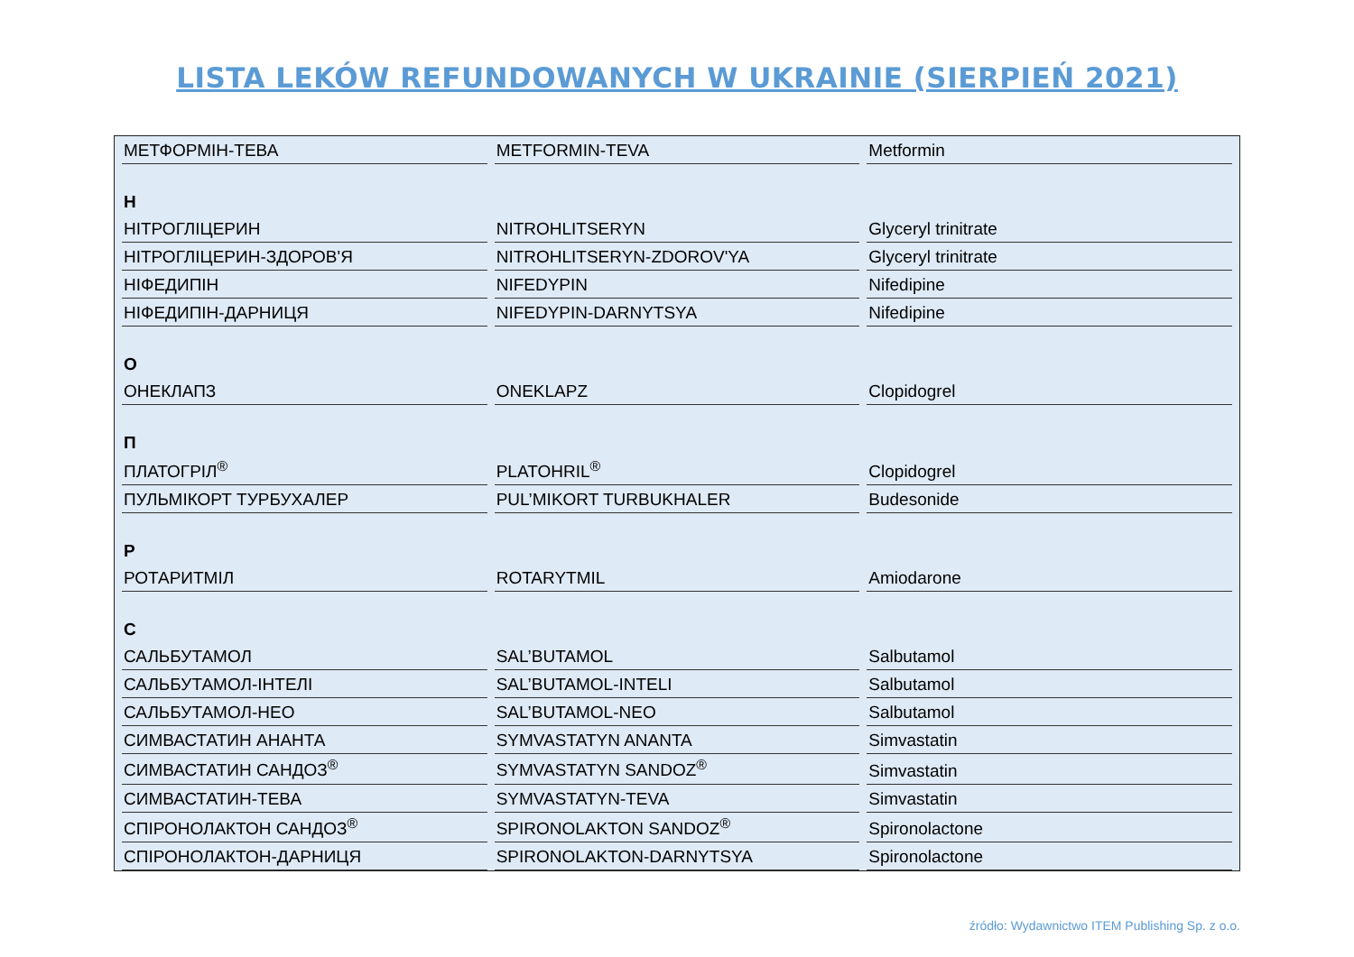LISTA LEKÓW REFUNDOWANYCH W UKRAINIE (SIERPIEŃ 2021)
| МЕТФОРМІН-ТЕВА | METFORMIN-TEVA | Metformin |
| Н | | |
| НІТРОГЛІЦЕРИН | NITROHLITSERYN | Glyceryl trinitrate |
| НІТРОГЛІЦЕРИН-ЗДОРОВ'Я | NITROHLITSERYN-ZDOROV'YA | Glyceryl trinitrate |
| НІФЕДИПІН | NIFEDYPIN | Nifedipine |
| НІФЕДИПІН-ДАРНИЦЯ | NIFEDYPIN-DARNYTSYA | Nifedipine |
| О | | |
| ОНЕКЛАПЗ | ONEKLAPZ | Clopidogrel |
| П | | |
| ПЛАТОГРІЛ<sup>®</sup> | PLATOHRIL<sup>®</sup> | Clopidogrel |
| ПУЛЬМІКОРТ ТУРБУХАЛЕР | PUL’MIKORT TURBUKHALER | Budesonide |
| Р | | |
| РОТАРИТМІЛ | ROTARYTMIL | Amiodarone |
| С | | |
| САЛЬБУТАМОЛ | SAL’BUTAMOL | Salbutamol |
| САЛЬБУТАМОЛ-ІНТЕЛІ | SAL’BUTAMOL-INTELI | Salbutamol |
| САЛЬБУТАМОЛ-НЕО | SAL’BUTAMOL-NEO | Salbutamol |
| СИМВАСТАТИН АНАНТА | SYMVASTATYN ANANTA | Simvastatin |
| СИМВАСТАТИН САНДОЗ<sup>®</sup> | SYMVASTATYN SANDOZ<sup>®</sup> | Simvastatin |
| СИМВАСТАТИН-ТЕВА | SYMVASTATYN-TEVA | Simvastatin |
| СПІРОНОЛАКТОН САНДОЗ<sup>®</sup> | SPIRONOLAKTON SANDOZ<sup>®</sup> | Spironolactone |
| СПІРОНОЛАКТОН-ДАРНИЦЯ | SPIRONOLAKTON-DARNYTSYA | Spironolactone |
źródło: Wydawnictwo ITEM Publishing Sp. z o.o.